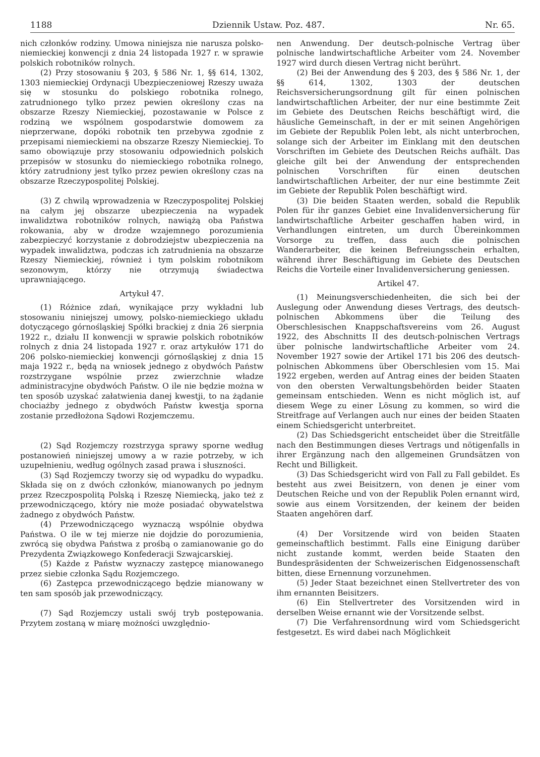1188 Dziennik Ustaw. Poz. 487. Nr. 65.
nich członków rodziny. Umowa niniejsza nie narusza polsko-niemieckiej konwencji z dnia 24 listopada 1927 r. w sprawie polskich robotników rolnych.
(2) Przy stosowaniu § 203, § 586 Nr. 1, §§ 614, 1302, 1303 niemieckiej Ordynacji Ubezpieczeniowej Rzeszy uważa się w stosunku do polskiego robotnika rolnego, zatrudnionego tylko przez pewien określony czas na obszarze Rzeszy Niemieckiej, pozostawanie w Polsce z rodziną we wspólnem gospodarstwie domowem za nieprzerwane, dopóki robotnik ten przebywa zgodnie z przepisami niemieckiemi na obszarze Rzeszy Niemieckiej. To samo obowiązuje przy stosowaniu odpowiednich polskich przepisów w stosunku do niemieckiego robotnika rolnego, który zatrudniony jest tylko przez pewien określony czas na obszarze Rzeczypospolitej Polskiej.
(3) Z chwilą wprowadzenia w Rzeczypospolitej Polskiej na całym jej obszarze ubezpieczenia na wypadek inwalidztwa robotników rolnych, nawiążą oba Państwa rokowania, aby w drodze wzajemnego porozumienia zabezpieczyć korzystanie z dobrodziejstw ubezpieczenia na wypadek inwalidztwa, podczas ich zatrudnienia na obszarze Rzeszy Niemieckiej, również i tym polskim robotnikom sezonowym, którzy nie otrzymują świadectwa uprawniającego.
Artykuł 47.
(1) Różnice zdań, wynikające przy wykładni lub stosowaniu niniejszej umowy, polsko-niemieckiego układu dotyczącego górnośląskiej Spółki brackiej z dnia 26 sierpnia 1922 r., działu II konwencji w sprawie polskich robotników rolnych z dnia 24 listopada 1927 r. oraz artykułów 171 do 206 polsko-niemieckiej konwencji górnośląskiej z dnia 15 maja 1922 r., będą na wniosek jednego z obydwóch Państw rozstrzygane wspólnie przez zwierzchnie władze administracyjne obydwóch Państw. O ile nie będzie można w ten sposób uzyskać załatwienia danej kwestji, to na żądanie chociażby jednego z obydwóch Państw kwestja sporna zostanie przedłożona Sądowi Rozjemczemu.
(2) Sąd Rozjemczy rozstrzyga sprawy sporne według postanowień niniejszej umowy a w razie potrzeby, w ich uzupełnieniu, według ogólnych zasad prawa i słuszności.
(3) Sąd Rozjemczy tworzy się od wypadku do wypadku. Składa się on z dwóch członków, mianowanych po jednym przez Rzeczpospolitą Polską i Rzeszę Niemiecką, jako też z przewodniczącego, który nie może posiadać obywatelstwa żadnego z obydwóch Państw.
(4) Przewodniczącego wyznaczą wspólnie obydwa Państwa. O ile w tej mierze nie dojdzie do porozumienia, zwrócą się obydwa Państwa z prośbą o zamianowanie go do Prezydenta Związkowego Konfederacji Szwajcarskiej.
(5) Każde z Państw wyznaczy zastępcę mianowanego przez siebie członka Sądu Rozjemczego.
(6) Zastępca przewodniczącego będzie mianowany w ten sam sposób jak przewodniczący.
(7) Sąd Rozjemczy ustali swój tryb postępowania. Przytem zostaną w miarę możności uwzględnio-
nen Anwendung. Der deutsch-polnische Vertrag über polnische landwirtschaftliche Arbeiter vom 24. November 1927 wird durch diesen Vertrag nicht berührt.
(2) Bei der Anwendung des § 203, des § 586 Nr. 1, der §§ 614, 1302, 1303 der deutschen Reichsversicherungsordnung gilt für einen polnischen landwirtschaftlichen Arbeiter, der nur eine bestimmte Zeit im Gebiete des Deutschen Reichs beschäftigt wird, die häusliche Gemeinschaft, in der er mit seinen Angehörigen im Gebiete der Republik Polen lebt, als nicht unterbrochen, solange sich der Arbeiter im Einklang mit den deutschen Vorschriften im Gebiete des Deutschen Reichs aufhält. Das gleiche gilt bei der Anwendung der entsprechenden polnischen Vorschriften für einen deutschen landwirtschaftlichen Arbeiter, der nur eine bestimmte Zeit im Gebiete der Republik Polen beschäftigt wird.
(3) Die beiden Staaten werden, sobald die Republik Polen für ihr ganzes Gebiet eine Invalidenversicherung für landwirtschaftliche Arbeiter geschaffen haben wird, in Verhandlungen eintreten, um durch Übereinkommen Vorsorge zu treffen, dass auch die polnischen Wanderarbeiter, die keinen Befreiungsschein erhalten, während ihrer Beschäftigung im Gebiete des Deutschen Reichs die Vorteile einer Invalidenversicherung geniessen.
Artikel 47.
(1) Meinungsverschiedenheiten, die sich bei der Auslegung oder Anwendung dieses Vertrags, des deutsch-polnischen Abkommens über die Teilung des Oberschlesischen Knappschaftsvereins vom 26. August 1922, des Abschnitts II des deutsch-polnischen Vertrags über polnische landwirtschaftliche Arbeiter vom 24. November 1927 sowie der Artikel 171 bis 206 des deutsch-polnischen Abkommens über Oberschlesien vom 15. Mai 1922 ergeben, werden auf Antrag eines der beiden Staaten von den obersten Verwaltungsbehörden beider Staaten gemeinsam entschieden. Wenn es nicht möglich ist, auf diesem Wege zu einer Lösung zu kommen, so wird die Streitfrage auf Verlangen auch nur eines der beiden Staaten einem Schiedsgericht unterbreitet.
(2) Das Schiedsgericht entscheidet über die Streitfälle nach den Bestimmungen dieses Vertrags und nötigenfalls in ihrer Ergänzung nach den allgemeinen Grundsätzen von Recht und Billigkeit.
(3) Das Schiedsgericht wird von Fall zu Fall gebildet. Es besteht aus zwei Beisitzern, von denen je einer vom Deutschen Reiche und von der Republik Polen ernannt wird, sowie aus einem Vorsitzenden, der keinem der beiden Staaten angehören darf.
(4) Der Vorsitzende wird von beiden Staaten gemeinschaftlich bestimmt. Falls eine Einigung darüber nicht zustande kommt, werden beide Staaten den Bundespräsidenten der Schweizerischen Eidgenossenschaft bitten, diese Ernennung vorzunehmen.
(5) Jeder Staat bezeichnet einen Stellvertreter des von ihm ernannten Beisitzers.
(6) Ein Stellvertreter des Vorsitzenden wird in derselben Weise ernannt wie der Vorsitzende selbst.
(7) Die Verfahrensordnung wird vom Schiedsgericht festgesetzt. Es wird dabei nach Möglichkeit